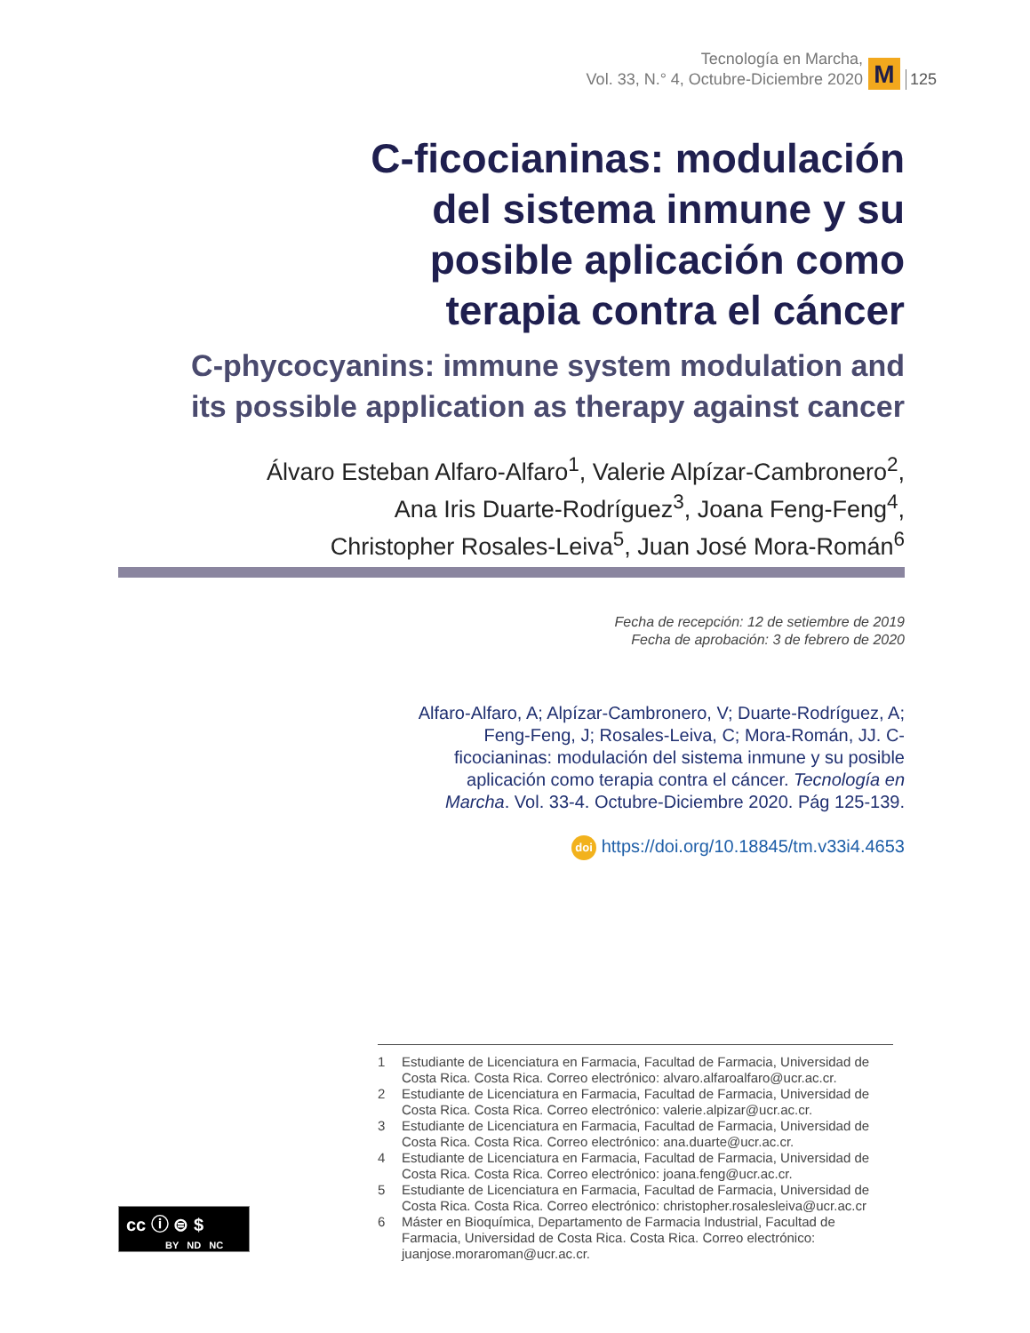Tecnología en Marcha,
Vol. 33, N.° 4, Octubre-Diciembre 2020
M
125
C-ficocianinas: modulación
del sistema inmune y su
posible aplicación como
terapia contra el cáncer
C-phycocyanins: immune system modulation and
its possible application as therapy against cancer
Álvaro Esteban Alfaro-Alfaro<sup>1</sup>, Valerie Alpízar-Cambronero<sup>2</sup>,
Ana Iris Duarte-Rodríguez<sup>3</sup>, Joana Feng-Feng<sup>4</sup>,
Christopher Rosales-Leiva<sup>5</sup>, Juan José Mora-Román<sup>6</sup>
Fecha de recepción: 12 de setiembre de 2019
Fecha de aprobación: 3 de febrero de 2020
Alfaro-Alfaro, A; Alpízar-Cambronero, V; Duarte-Rodríguez, A; Feng-Feng, J; Rosales-Leiva, C; Mora-Román, JJ. C-ficocianinas: modulación del sistema inmune y su posible aplicación como terapia contra el cáncer. Tecnología en Marcha. Vol. 33-4. Octubre-Diciembre 2020. Pág 125-139.
doi https://doi.org/10.18845/tm.v33i4.4653
1 Estudiante de Licenciatura en Farmacia, Facultad de Farmacia, Universidad de Costa Rica. Costa Rica. Correo electrónico: alvaro.alfaroalfaro@ucr.ac.cr.
2 Estudiante de Licenciatura en Farmacia, Facultad de Farmacia, Universidad de Costa Rica. Costa Rica. Correo electrónico: valerie.alpizar@ucr.ac.cr.
3 Estudiante de Licenciatura en Farmacia, Facultad de Farmacia, Universidad de Costa Rica. Costa Rica. Correo electrónico: ana.duarte@ucr.ac.cr.
4 Estudiante de Licenciatura en Farmacia, Facultad de Farmacia, Universidad de Costa Rica. Costa Rica. Correo electrónico: joana.feng@ucr.ac.cr.
5 Estudiante de Licenciatura en Farmacia, Facultad de Farmacia, Universidad de Costa Rica. Costa Rica. Correo electrónico: christopher.rosalesleiva@ucr.ac.cr
6 Máster en Bioquímica, Departamento de Farmacia Industrial, Facultad de Farmacia, Universidad de Costa Rica. Costa Rica. Correo electrónico: juanjose.moraroman@ucr.ac.cr.
cc ⓘ ⊜ $
BY ND NC